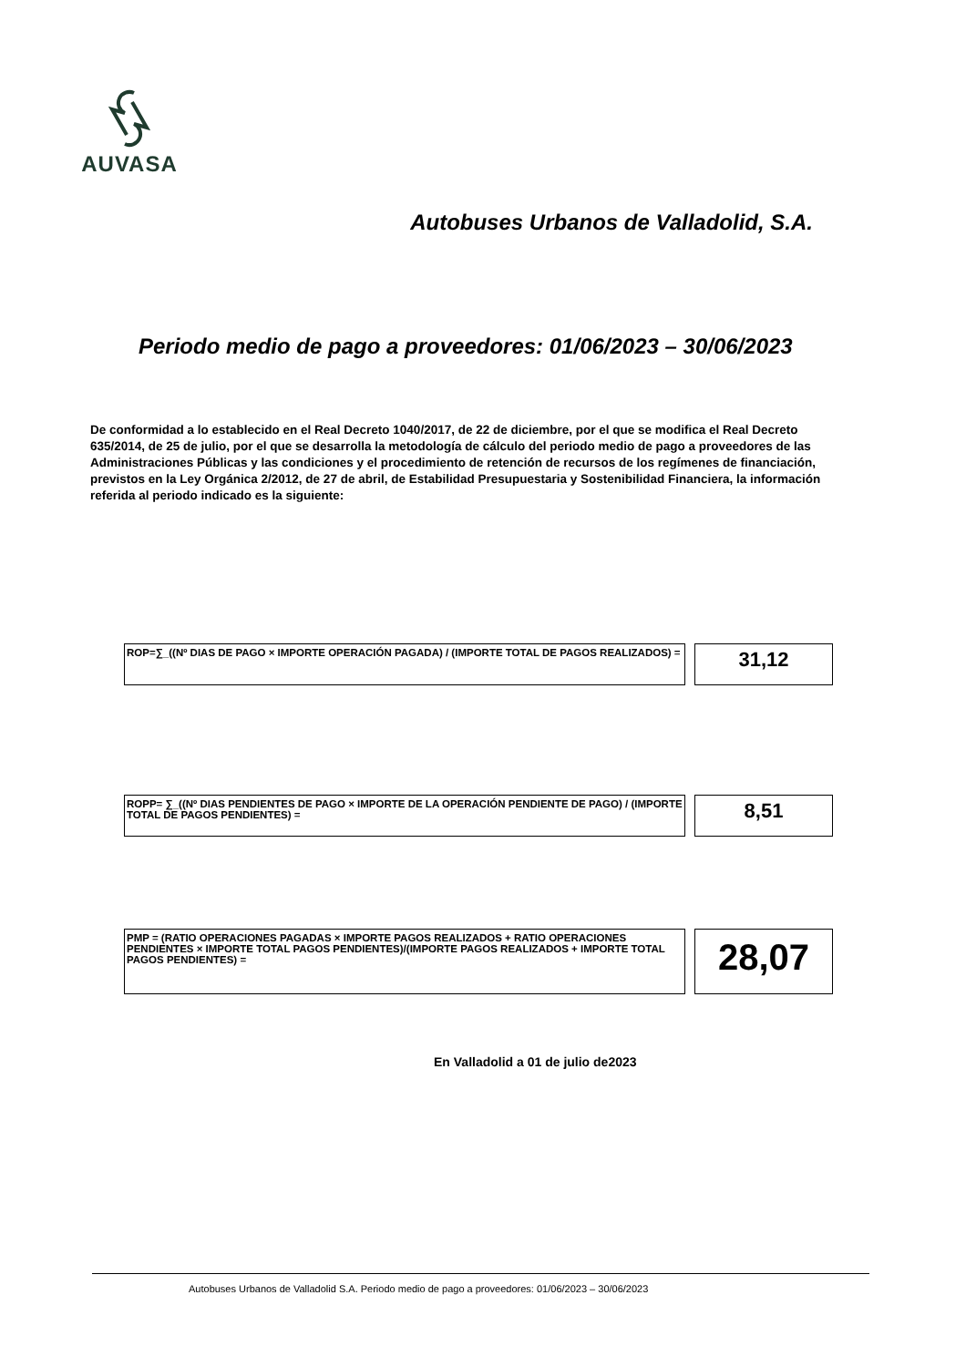AUVASA
Autobuses Urbanos de Valladolid, S.A.
Periodo medio de pago a proveedores: 01/06/2023 – 30/06/2023
De conformidad a lo establecido en el Real Decreto 1040/2017, de 22 de diciembre, por el que se modifica el Real Decreto 635/2014, de 25 de julio, por el que se desarrolla la metodología de cálculo del periodo medio de pago a proveedores de las Administraciones Públicas y las condiciones y el procedimiento de retención de recursos de los regímenes de financiación, previstos en la Ley Orgánica 2/2012, de 27 de abril, de Estabilidad Presupuestaria y Sostenibilidad Financiera, la información referida al periodo indicado es la siguiente:
ROP=∑_((Nº DIAS DE PAGO × IMPORTE OPERACIÓN PAGADA) / (IMPORTE TOTAL DE PAGOS REALIZADOS) =
31,12
ROPP= ∑_((Nº DIAS PENDIENTES DE PAGO × IMPORTE DE LA OPERACIÓN PENDIENTE DE PAGO) / (IMPORTE TOTAL DE PAGOS PENDIENTES) =
8,51
PMP = (RATIO OPERACIONES PAGADAS × IMPORTE PAGOS REALIZADOS + RATIO OPERACIONES PENDIENTES × IMPORTE TOTAL PAGOS PENDIENTES)/(IMPORTE PAGOS REALIZADOS + IMPORTE TOTAL PAGOS PENDIENTES) =
28,07
En Valladolid a 01 de julio de2023
Autobuses Urbanos de Valladolid S.A. Periodo medio de pago a proveedores: 01/06/2023 – 30/06/2023